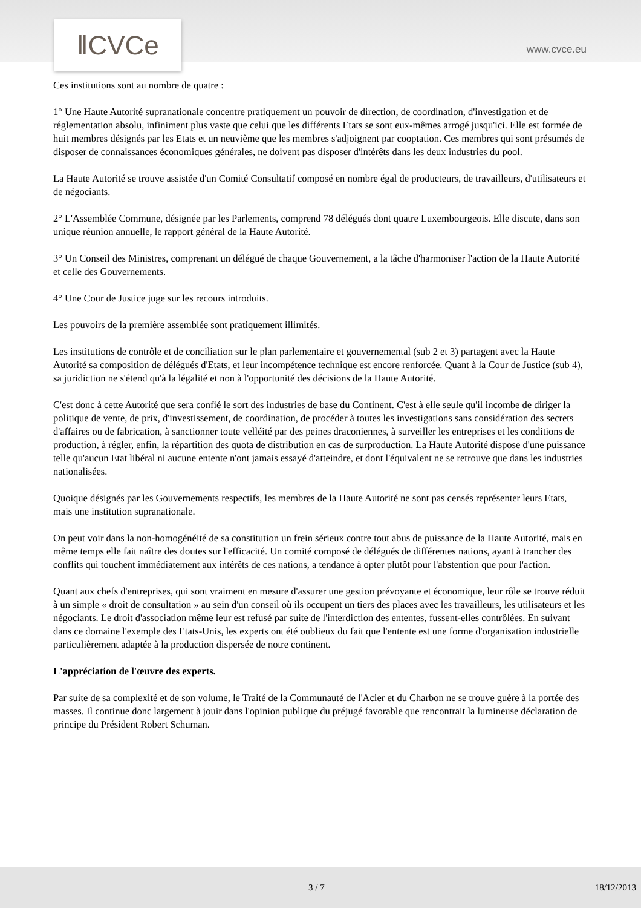‖CVCe www.cvce.eu
Ces institutions sont au nombre de quatre :
1° Une Haute Autorité supranationale concentre pratiquement un pouvoir de direction, de coordination, d'investigation et de réglementation absolu, infiniment plus vaste que celui que les différents Etats se sont eux-mêmes arrogé jusqu'ici. Elle est formée de huit membres désignés par les Etats et un neuvième que les membres s'adjoignent par cooptation. Ces membres qui sont présumés de disposer de connaissances économiques générales, ne doivent pas disposer d'intérêts dans les deux industries du pool.
La Haute Autorité se trouve assistée d'un Comité Consultatif composé en nombre égal de producteurs, de travailleurs, d'utilisateurs et de négociants.
2° L'Assemblée Commune, désignée par les Parlements, comprend 78 délégués dont quatre Luxembourgeois. Elle discute, dans son unique réunion annuelle, le rapport général de la Haute Autorité.
3° Un Conseil des Ministres, comprenant un délégué de chaque Gouvernement, a la tâche d'harmoniser l'action de la Haute Autorité et celle des Gouvernements.
4° Une Cour de Justice juge sur les recours introduits.
Les pouvoirs de la première assemblée sont pratiquement illimités.
Les institutions de contrôle et de conciliation sur le plan parlementaire et gouvernemental (sub 2 et 3) partagent avec la Haute Autorité sa composition de délégués d'Etats, et leur incompétence technique est encore renforcée. Quant à la Cour de Justice (sub 4), sa juridiction ne s'étend qu'à la légalité et non à l'opportunité des décisions de la Haute Autorité.
C'est donc à cette Autorité que sera confié le sort des industries de base du Continent. C'est à elle seule qu'il incombe de diriger la politique de vente, de prix, d'investissement, de coordination, de procéder à toutes les investigations sans considération des secrets d'affaires ou de fabrication, à sanctionner toute velléité par des peines draconiennes, à surveiller les entreprises et les conditions de production, à régler, enfin, la répartition des quota de distribution en cas de surproduction. La Haute Autorité dispose d'une puissance telle qu'aucun Etat libéral ni aucune entente n'ont jamais essayé d'atteindre, et dont l'équivalent ne se retrouve que dans les industries nationalisées.
Quoique désignés par les Gouvernements respectifs, les membres de la Haute Autorité ne sont pas censés représenter leurs Etats, mais une institution supranationale.
On peut voir dans la non-homogénéité de sa constitution un frein sérieux contre tout abus de puissance de la Haute Autorité, mais en même temps elle fait naître des doutes sur l'efficacité. Un comité composé de délégués de différentes nations, ayant à trancher des conflits qui touchent immédiatement aux intérêts de ces nations, a tendance à opter plutôt pour l'abstention que pour l'action.
Quant aux chefs d'entreprises, qui sont vraiment en mesure d'assurer une gestion prévoyante et économique, leur rôle se trouve réduit à un simple « droit de consultation » au sein d'un conseil où ils occupent un tiers des places avec les travailleurs, les utilisateurs et les négociants. Le droit d'association même leur est refusé par suite de l'interdiction des ententes, fussent-elles contrôlées. En suivant dans ce domaine l'exemple des Etats-Unis, les experts ont été oublieux du fait que l'entente est une forme d'organisation industrielle particulièrement adaptée à la production dispersée de notre continent.
L'appréciation de l'œuvre des experts.
Par suite de sa complexité et de son volume, le Traité de la Communauté de l'Acier et du Charbon ne se trouve guère à la portée des masses. Il continue donc largement à jouir dans l'opinion publique du préjugé favorable que rencontrait la lumineuse déclaration de principe du Président Robert Schuman.
3 / 7 18/12/2013